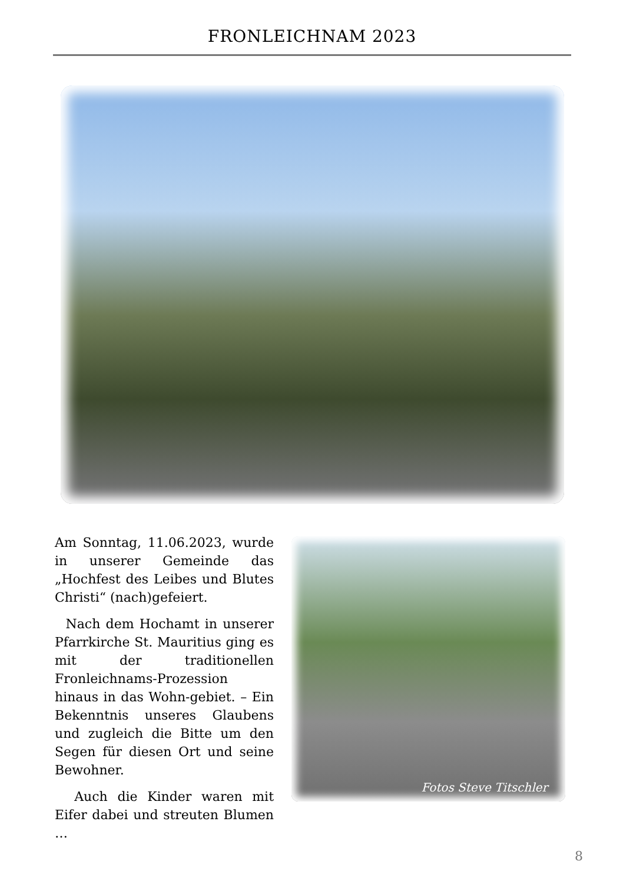FRONLEICHNAM 2023
Am Sonntag, 11.06.2023, wurde in unserer Gemeinde das „Hochfest des Leibes und Blutes Christi“ (nach)gefeiert.
Nach dem Hochamt in unserer Pfarrkirche St. Mauritius ging es mit der traditionellen Fronleichnams-Prozession hinaus in das Wohn-gebiet. – Ein Bekenntnis unseres Glaubens und zugleich die Bitte um den Segen für diesen Ort und seine Bewohner.
Auch die Kinder waren mit Eifer dabei und streuten Blumen …
Fotos Steve Titschler
8